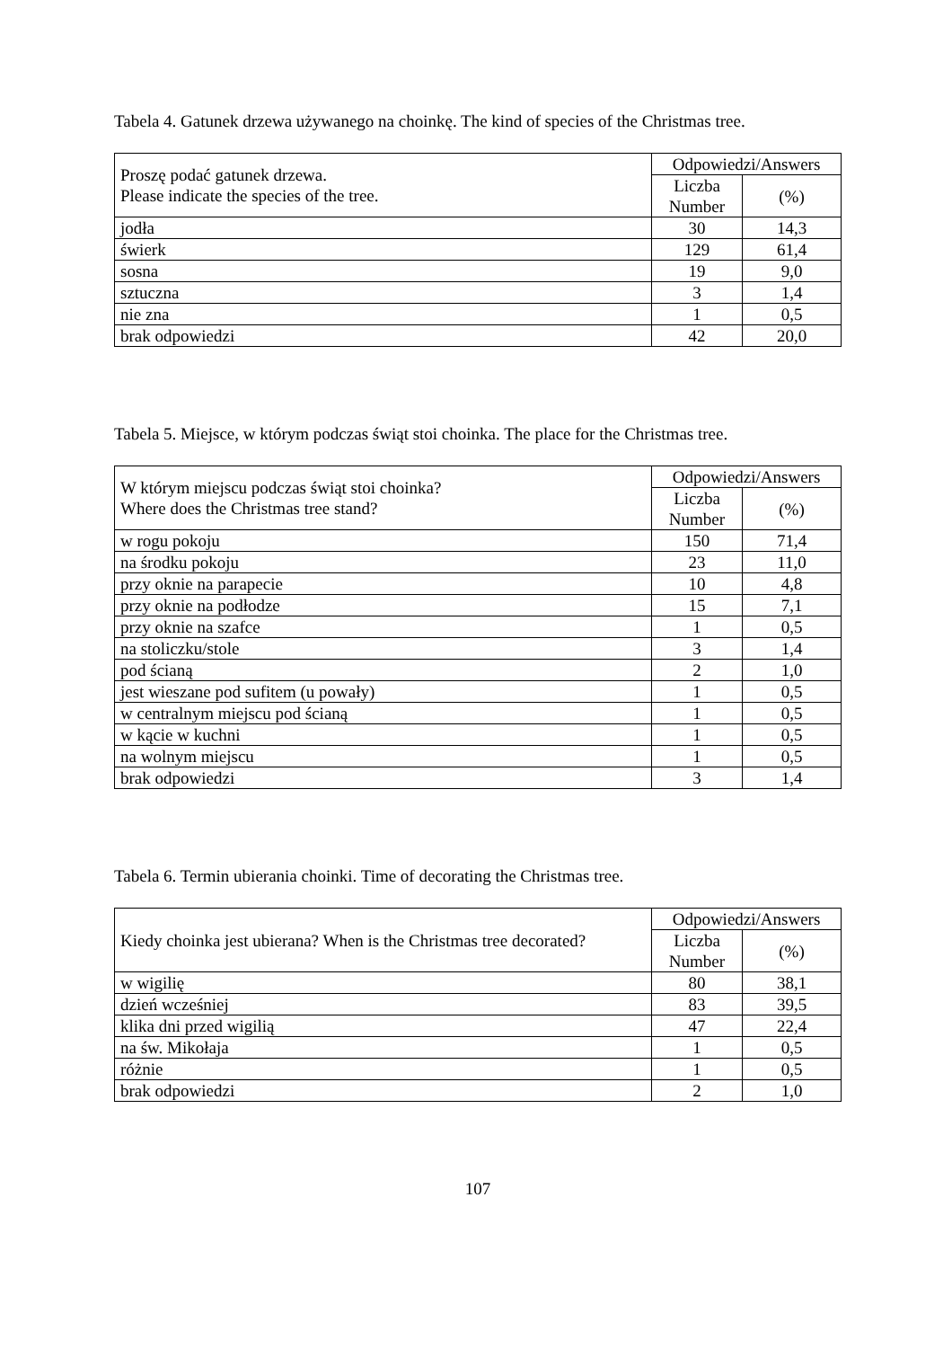Tabela 4. Gatunek drzewa używanego na choinkę. The kind of species of the Christmas tree.
| Proszę podać gatunek drzewa. Please indicate the species of the tree. | Odpowiedzi/Answers | |
| --- | --- | --- |
| | Liczba Number | (%) |
| jodła | 30 | 14,3 |
| świerk | 129 | 61,4 |
| sosna | 19 | 9,0 |
| sztuczna | 3 | 1,4 |
| nie zna | 1 | 0,5 |
| brak odpowiedzi | 42 | 20,0 |
Tabela 5. Miejsce, w którym podczas świąt stoi choinka. The place for the Christmas tree.
| W którym miejscu podczas świąt stoi choinka? Where does the Christmas tree stand? | Odpowiedzi/Answers | |
| --- | --- | --- |
| | Liczba Number | (%) |
| w rogu pokoju | 150 | 71,4 |
| na środku pokoju | 23 | 11,0 |
| przy oknie na parapecie | 10 | 4,8 |
| przy oknie na podłodze | 15 | 7,1 |
| przy oknie na szafce | 1 | 0,5 |
| na stoliczku/stole | 3 | 1,4 |
| pod ścianą | 2 | 1,0 |
| jest wieszane pod sufitem (u powały) | 1 | 0,5 |
| w centralnym miejscu pod ścianą | 1 | 0,5 |
| w kącie w kuchni | 1 | 0,5 |
| na wolnym miejscu | 1 | 0,5 |
| brak odpowiedzi | 3 | 1,4 |
Tabela 6. Termin ubierania choinki. Time of decorating the Christmas tree.
| Kiedy choinka jest ubierana? When is the Christmas tree decorated? | Odpowiedzi/Answers | |
| --- | --- | --- |
| | Liczba Number | (%) |
| w wigilię | 80 | 38,1 |
| dzień wcześniej | 83 | 39,5 |
| klika dni przed wigilią | 47 | 22,4 |
| na św. Mikołaja | 1 | 0,5 |
| różnie | 1 | 0,5 |
| brak odpowiedzi | 2 | 1,0 |
107